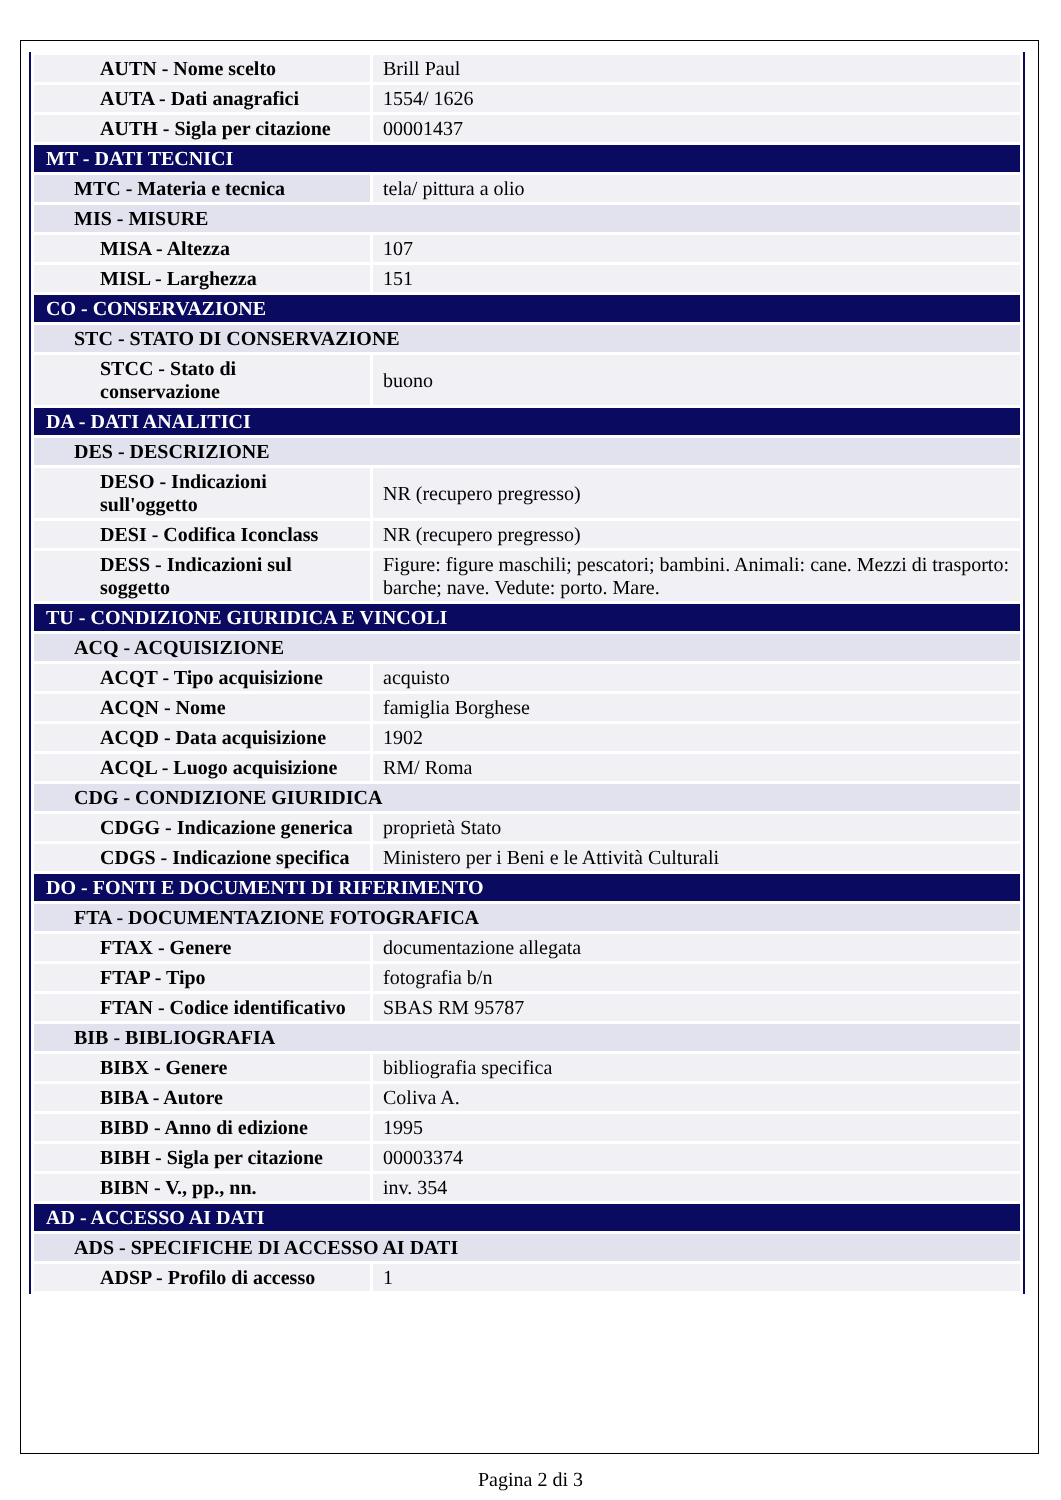| AUTN - Nome scelto | Brill Paul |
| AUTA - Dati anagrafici | 1554/ 1626 |
| AUTH - Sigla per citazione | 00001437 |
| MT - DATI TECNICI | |
| MTC - Materia e tecnica | tela/ pittura a olio |
| MIS - MISURE | |
| MISA - Altezza | 107 |
| MISL - Larghezza | 151 |
| CO - CONSERVAZIONE | |
| STC - STATO DI CONSERVAZIONE | |
| STCC - Stato di conservazione | buono |
| DA - DATI ANALITICI | |
| DES - DESCRIZIONE | |
| DESO - Indicazioni sull'oggetto | NR (recupero pregresso) |
| DESI - Codifica Iconclass | NR (recupero pregresso) |
| DESS - Indicazioni sul soggetto | Figure: figure maschili; pescatori; bambini. Animali: cane. Mezzi di trasporto: barche; nave. Vedute: porto. Mare. |
| TU - CONDIZIONE GIURIDICA E VINCOLI | |
| ACQ - ACQUISIZIONE | |
| ACQT - Tipo acquisizione | acquisto |
| ACQN - Nome | famiglia Borghese |
| ACQD - Data acquisizione | 1902 |
| ACQL - Luogo acquisizione | RM/ Roma |
| CDG - CONDIZIONE GIURIDICA | |
| CDGG - Indicazione generica | proprietà Stato |
| CDGS - Indicazione specifica | Ministero per i Beni e le Attività Culturali |
| DO - FONTI E DOCUMENTI DI RIFERIMENTO | |
| FTA - DOCUMENTAZIONE FOTOGRAFICA | |
| FTAX - Genere | documentazione allegata |
| FTAP - Tipo | fotografia b/n |
| FTAN - Codice identificativo | SBAS RM 95787 |
| BIB - BIBLIOGRAFIA | |
| BIBX - Genere | bibliografia specifica |
| BIBA - Autore | Coliva A. |
| BIBD - Anno di edizione | 1995 |
| BIBH - Sigla per citazione | 00003374 |
| BIBN - V., pp., nn. | inv. 354 |
| AD - ACCESSO AI DATI | |
| ADS - SPECIFICHE DI ACCESSO AI DATI | |
| ADSP - Profilo di accesso | 1 |
Pagina 2 di 3